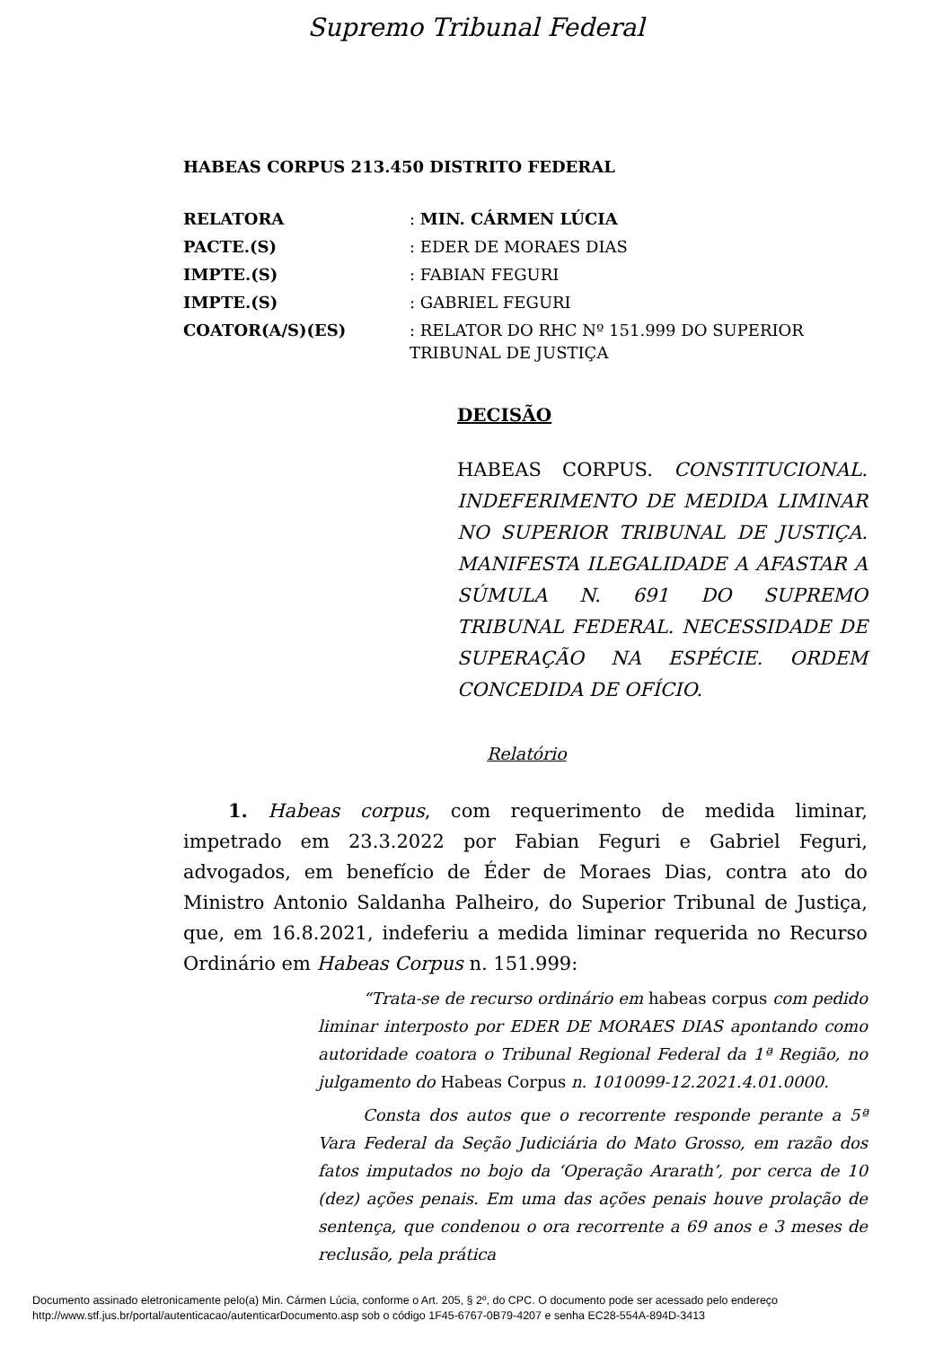Supremo Tribunal Federal
HABEAS CORPUS 213.450 DISTRITO FEDERAL
| RELATORA | : MIN. CÁRMEN LÚCIA |
| PACTE.(S) | : EDER DE MORAES DIAS |
| IMPTE.(S) | : FABIAN FEGURI |
| IMPTE.(S) | : GABRIEL FEGURI |
| COATOR(A/S)(ES) | : RELATOR DO RHC Nº 151.999 DO SUPERIOR TRIBUNAL DE JUSTIÇA |
DECISÃO
HABEAS CORPUS. CONSTITUCIONAL. INDEFERIMENTO DE MEDIDA LIMINAR NO SUPERIOR TRIBUNAL DE JUSTIÇA. MANIFESTA ILEGALIDADE A AFASTAR A SÚMULA N. 691 DO SUPREMO TRIBUNAL FEDERAL. NECESSIDADE DE SUPERAÇÃO NA ESPÉCIE. ORDEM CONCEDIDA DE OFÍCIO.
Relatório
1. Habeas corpus, com requerimento de medida liminar, impetrado em 23.3.2022 por Fabian Feguri e Gabriel Feguri, advogados, em benefício de Éder de Moraes Dias, contra ato do Ministro Antonio Saldanha Palheiro, do Superior Tribunal de Justiça, que, em 16.8.2021, indeferiu a medida liminar requerida no Recurso Ordinário em Habeas Corpus n. 151.999:
“Trata-se de recurso ordinário em habeas corpus com pedido liminar interposto por EDER DE MORAES DIAS apontando como autoridade coatora o Tribunal Regional Federal da 1ª Região, no julgamento do Habeas Corpus n. 1010099-12.2021.4.01.0000.
Consta dos autos que o recorrente responde perante a 5ª Vara Federal da Seção Judiciária do Mato Grosso, em razão dos fatos imputados no bojo da ‘Operação Ararath’, por cerca de 10 (dez) ações penais. Em uma das ações penais houve prolação de sentença, que condenou o ora recorrente a 69 anos e 3 meses de reclusão, pela prática
Documento assinado eletronicamente pelo(a) Min. Cármen Lúcia, conforme o Art. 205, § 2º, do CPC. O documento pode ser acessado pelo endereço
http://www.stf.jus.br/portal/autenticacao/autenticarDocumento.asp sob o código 1F45-6767-0B79-4207 e senha EC28-554A-894D-3413